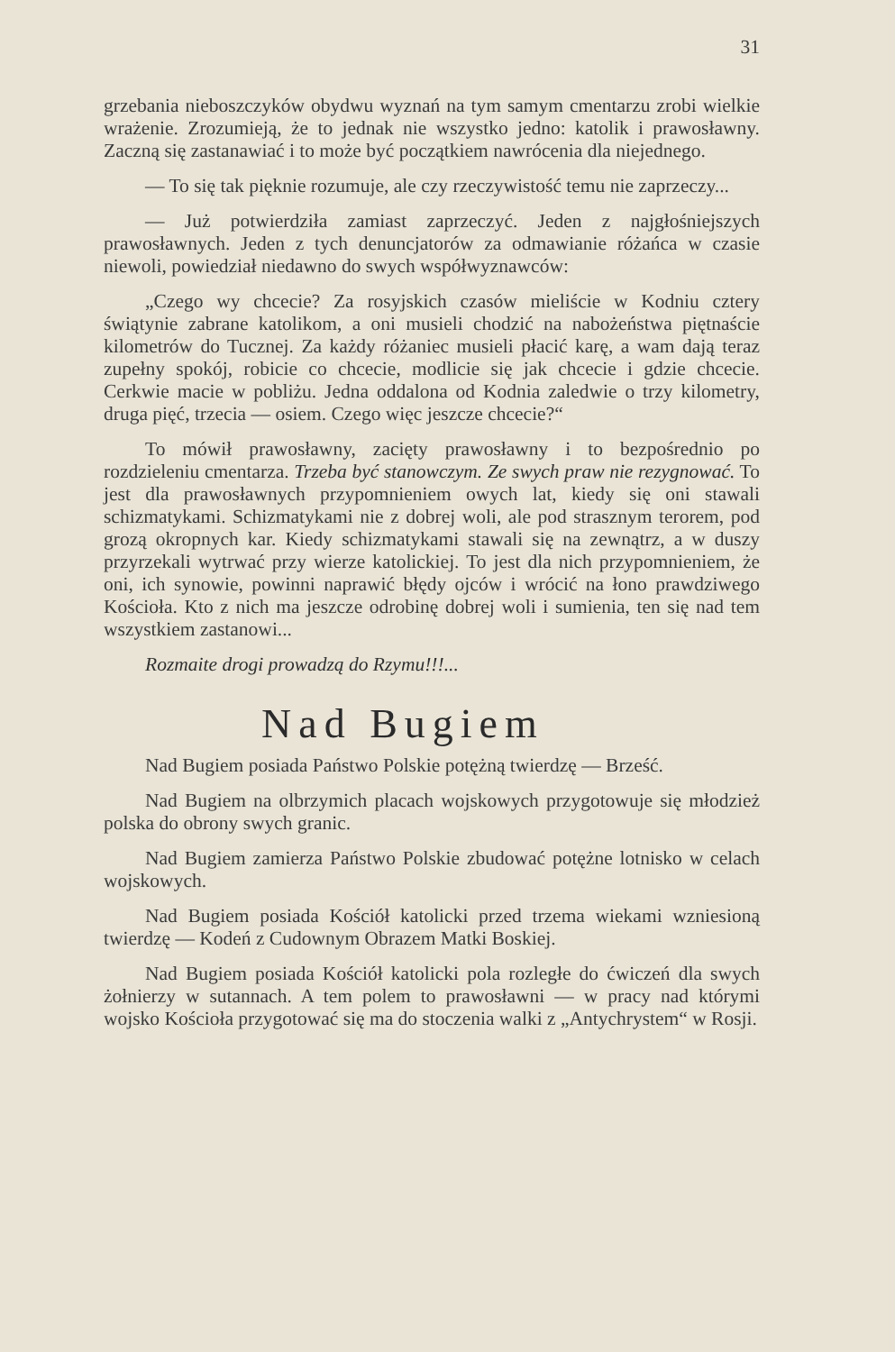31
grzebania nieboszczyków obydwu wyznań na tym samym cmentarzu zrobi wielkie wrażenie. Zrozumieją, że to jednak nie wszystko jedno: katolik i prawosławny. Zaczną się zastanawiać i to może być początkiem nawrócenia dla niejednego.
— To się tak pięknie rozumuje, ale czy rzeczywistość temu nie zaprzeczy...
— Już potwierdziła zamiast zaprzeczyć. Jeden z najgłośniejszych prawosławnych. Jeden z tych denuncjatorów za odmawianie różańca w czasie niewoli, powiedział niedawno do swych współwyznawców:
„Czego wy chcecie? Za rosyjskich czasów mieliście w Kodniu cztery świątynie zabrane katolikom, a oni musieli chodzić na nabożeństwa piętnaście kilometrów do Tucznej. Za każdy różaniec musieli płacić karę, a wam dają teraz zupełny spokój, robicie co chcecie, modlicie się jak chcecie i gdzie chcecie. Cerkwie macie w pobliżu. Jedna oddalona od Kodnia zaledwie o trzy kilometry, druga pięć, trzecia — osiem. Czego więc jeszcze chcecie?“
To mówił prawosławny, zacięty prawosławny i to bezpośrednio po rozdzieleniu cmentarza. Trzeba być stanowczym. Ze swych praw nie rezygnować. To jest dla prawosławnych przypomnieniem owych lat, kiedy się oni stawali schizmatykami. Schizmatykami nie z dobrej woli, ale pod strasznym terorem, pod grozą okropnych kar. Kiedy schizmatykami stawali się na zewnątrz, a w duszy przyrzekali wytrwać przy wierze katolickiej. To jest dla nich przypomnieniem, że oni, ich synowie, powinni naprawić błędy ojców i wrócić na łono prawdziwego Kościoła. Kto z nich ma jeszcze odrobinę dobrej woli i sumienia, ten się nad tem wszystkiem zastanowi...
Rozmaite drogi prowadzą do Rzymu!!!...
Nad Bugiem
Nad Bugiem posiada Państwo Polskie potężną twierdzę — Brześć.
Nad Bugiem na olbrzymich placach wojskowych przygotowuje się młodzież polska do obrony swych granic.
Nad Bugiem zamierza Państwo Polskie zbudować potężne lotnisko w celach wojskowych.
Nad Bugiem posiada Kościół katolicki przed trzema wiekami wzniesioną twierdzę — Kodeń z Cudownym Obrazem Matki Boskiej.
Nad Bugiem posiada Kościół katolicki pola rozległe do ćwiczeń dla swych żołnierzy w sutannach. A tem polem to prawosławni — w pracy nad którymi wojsko Kościoła przygotować się ma do stoczenia walki z „Antychrystem“ w Rosji.